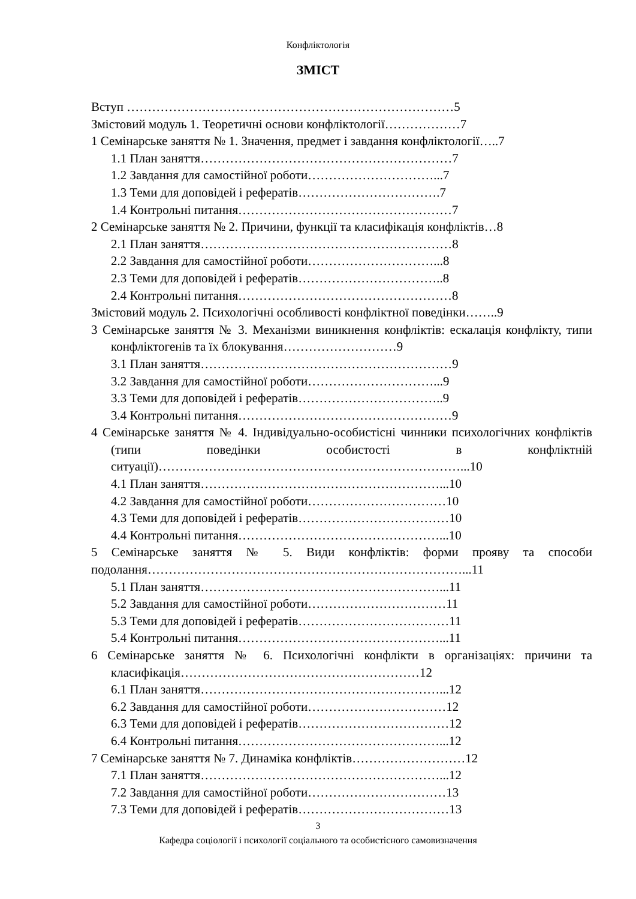Конфліктологія
ЗМІСТ
Вступ ……………………………………………………………………5
Змістовий модуль 1. Теоретичні основи конфліктології………………7
1 Семінарське заняття № 1. Значення, предмет і завдання конфліктології…..7
1.1 План заняття……………………………………………………7
1.2 Завдання для самостійної роботи…………………………...7
1.3 Теми для доповідей і рефератів…………………………….7
1.4 Контрольні питання……………………………………………7
2 Семінарське заняття № 2. Причини, функції та класифікація конфліктів…8
2.1 План заняття……………………………………………………8
2.2 Завдання для самостійної роботи…………………………...8
2.3 Теми для доповідей і рефератів……………………………..8
2.4 Контрольні питання……………………………………………8
Змістовий модуль 2. Психологічні особливості конфліктної поведінки……..9
3 Семінарське заняття № 3. Механізми виникнення конфліктів: ескалація конфлікту, типи конфліктогенів та їх блокування………………………9
3.1 План заняття……………………………………………………9
3.2 Завдання для самостійної роботи…………………………...9
3.3 Теми для доповідей і рефератів……………………………..9
3.4 Контрольні питання……………………………………………9
4 Семінарське заняття № 4. Індивідуально-особистісні чинники психологічних конфліктів (типи поведінки особистості в конфліктній ситуації)………………………………………………………………...10
4.1 План заняття…………………………………………………...10
4.2 Завдання для самостійної роботи……………………………10
4.3 Теми для доповідей і рефератів………………………………10
4.4 Контрольні питання…………………………………………...10
5 Семінарське заняття № 5. Види конфліктів: форми прояву та способи подолання…………………………………………………………………...11
5.1 План заняття…………………………………………………...11
5.2 Завдання для самостійної роботи……………………………11
5.3 Теми для доповідей і рефератів………………………………11
5.4 Контрольні питання…………………………………………...11
6 Семінарське заняття № 6. Психологічні конфлікти в організаціях: причини та класифікація…………………………………………………12
6.1 План заняття…………………………………………………...12
6.2 Завдання для самостійної роботи……………………………12
6.3 Теми для доповідей і рефератів………………………………12
6.4 Контрольні питання…………………………………………...12
7 Семінарське заняття № 7. Динаміка конфліктів………………………12
7.1 План заняття…………………………………………………...12
7.2 Завдання для самостійної роботи……………………………13
7.3 Теми для доповідей і рефератів………………………………13
3
Кафедра соціології і психології соціального та особистісного самовизначення